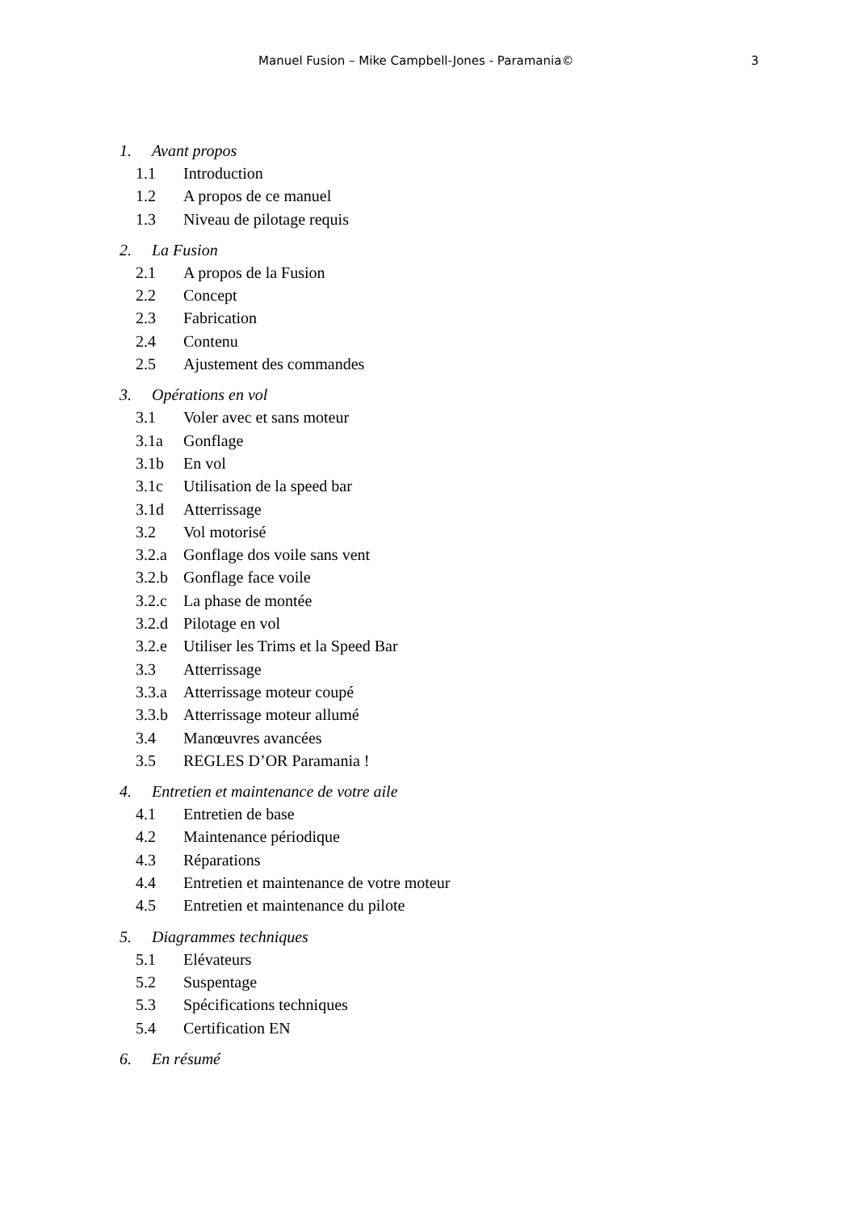Manuel Fusion – Mike Campbell-Jones - Paramania© 3
1. Avant propos
1.1 Introduction
1.2 A propos de ce manuel
1.3 Niveau de pilotage requis
2. La Fusion
2.1 A propos de la Fusion
2.2 Concept
2.3 Fabrication
2.4 Contenu
2.5 Ajustement des commandes
3. Opérations en vol
3.1 Voler avec et sans moteur
3.1a Gonflage
3.1b En vol
3.1c Utilisation de la speed bar
3.1d Atterrissage
3.2 Vol motorisé
3.2.a Gonflage dos voile sans vent
3.2.b Gonflage face voile
3.2.c La phase de montée
3.2.d Pilotage en vol
3.2.e Utiliser les Trims et la Speed Bar
3.3 Atterrissage
3.3.a Atterrissage moteur coupé
3.3.b Atterrissage moteur allumé
3.4 Manœuvres avancées
3.5 REGLES D’OR Paramania !
4. Entretien et maintenance de votre aile
4.1 Entretien de base
4.2 Maintenance périodique
4.3 Réparations
4.4 Entretien et maintenance de votre moteur
4.5 Entretien et maintenance du pilote
5. Diagrammes techniques
5.1 Elévateurs
5.2 Suspentage
5.3 Spécifications techniques
5.4 Certification EN
6. En résumé